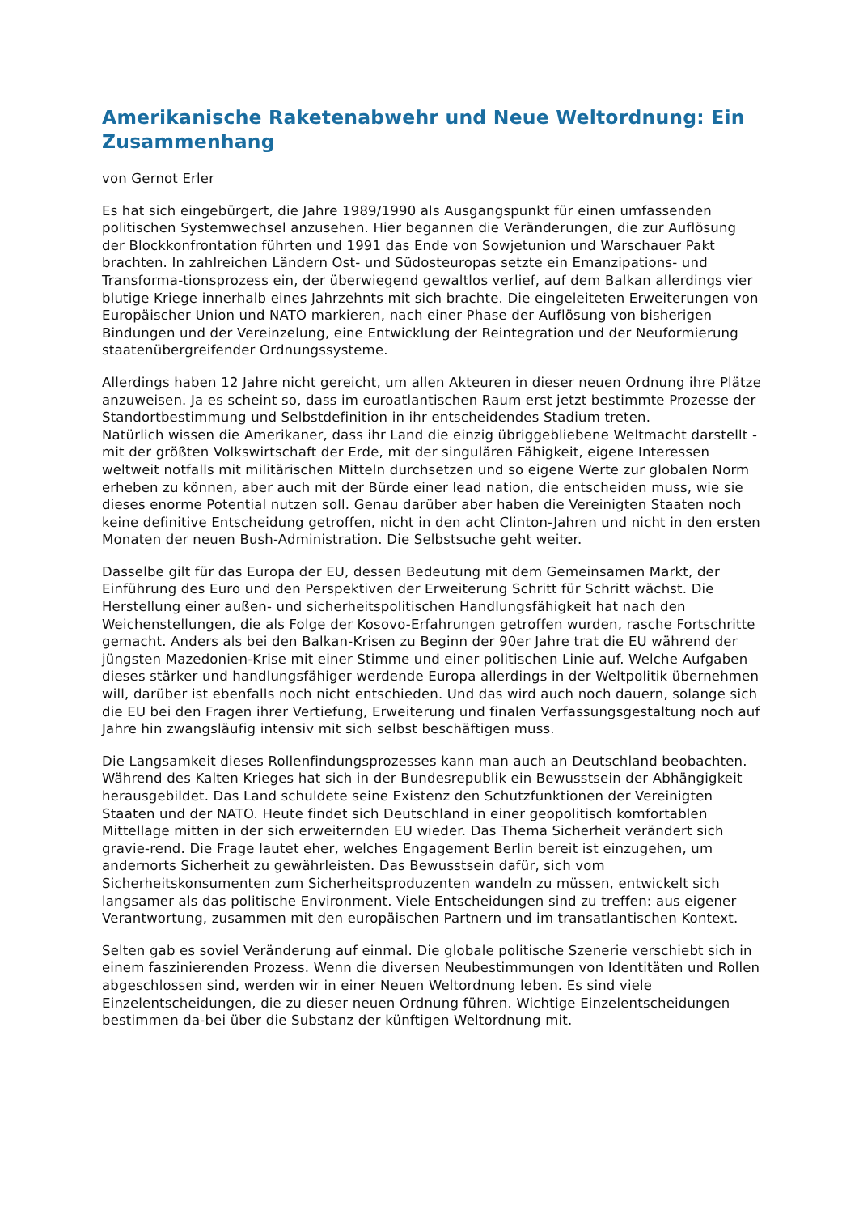Amerikanische Raketenabwehr und Neue Weltordnung: Ein Zusammenhang
von Gernot Erler
Es hat sich eingebürgert, die Jahre 1989/1990 als Ausgangspunkt für einen umfassenden politischen Systemwechsel anzusehen. Hier begannen die Veränderungen, die zur Auflösung der Blockkonfrontation führten und 1991 das Ende von Sowjetunion und Warschauer Pakt brachten. In zahlreichen Ländern Ost- und Südosteuropas setzte ein Emanzipations- und Transforma-tionsprozess ein, der überwiegend gewaltlos verlief, auf dem Balkan allerdings vier blutige Kriege innerhalb eines Jahrzehnts mit sich brachte. Die eingeleiteten Erweiterungen von Europäischer Union und NATO markieren, nach einer Phase der Auflösung von bisherigen Bindungen und der Vereinzelung, eine Entwicklung der Reintegration und der Neuformierung staatenübergreifender Ordnungssysteme.
Allerdings haben 12 Jahre nicht gereicht, um allen Akteuren in dieser neuen Ordnung ihre Plätze anzuweisen. Ja es scheint so, dass im euroatlantischen Raum erst jetzt bestimmte Prozesse der Standortbestimmung und Selbstdefinition in ihr entscheidendes Stadium treten.
Natürlich wissen die Amerikaner, dass ihr Land die einzig übriggebliebene Weltmacht darstellt - mit der größten Volkswirtschaft der Erde, mit der singulären Fähigkeit, eigene Interessen weltweit notfalls mit militärischen Mitteln durchsetzen und so eigene Werte zur globalen Norm erheben zu können, aber auch mit der Bürde einer lead nation, die entscheiden muss, wie sie dieses enorme Potential nutzen soll. Genau darüber aber haben die Vereinigten Staaten noch keine definitive Entscheidung getroffen, nicht in den acht Clinton-Jahren und nicht in den ersten Monaten der neuen Bush-Administration. Die Selbstsuche geht weiter.
Dasselbe gilt für das Europa der EU, dessen Bedeutung mit dem Gemeinsamen Markt, der Einführung des Euro und den Perspektiven der Erweiterung Schritt für Schritt wächst. Die Herstellung einer außen- und sicherheitspolitischen Handlungsfähigkeit hat nach den Weichenstellungen, die als Folge der Kosovo-Erfahrungen getroffen wurden, rasche Fortschritte gemacht. Anders als bei den Balkan-Krisen zu Beginn der 90er Jahre trat die EU während der jüngsten Mazedonien-Krise mit einer Stimme und einer politischen Linie auf. Welche Aufgaben dieses stärker und handlungsfähiger werdende Europa allerdings in der Weltpolitik übernehmen will, darüber ist ebenfalls noch nicht entschieden. Und das wird auch noch dauern, solange sich die EU bei den Fragen ihrer Vertiefung, Erweiterung und finalen Verfassungsgestaltung noch auf Jahre hin zwangsläufig intensiv mit sich selbst beschäftigen muss.
Die Langsamkeit dieses Rollenfindungsprozesses kann man auch an Deutschland beobachten. Während des Kalten Krieges hat sich in der Bundesrepublik ein Bewusstsein der Abhängigkeit herausgebildet. Das Land schuldete seine Existenz den Schutzfunktionen der Vereinigten Staaten und der NATO. Heute findet sich Deutschland in einer geopolitisch komfortablen Mittellage mitten in der sich erweiternden EU wieder. Das Thema Sicherheit verändert sich gravie-rend. Die Frage lautet eher, welches Engagement Berlin bereit ist einzugehen, um andernorts Sicherheit zu gewährleisten. Das Bewusstsein dafür, sich vom Sicherheitskonsumenten zum Sicherheitsproduzenten wandeln zu müssen, entwickelt sich langsamer als das politische Environment. Viele Entscheidungen sind zu treffen: aus eigener Verantwortung, zusammen mit den europäischen Partnern und im transatlantischen Kontext.
Selten gab es soviel Veränderung auf einmal. Die globale politische Szenerie verschiebt sich in einem faszinierenden Prozess. Wenn die diversen Neubestimmungen von Identitäten und Rollen abgeschlossen sind, werden wir in einer Neuen Weltordnung leben. Es sind viele Einzelentscheidungen, die zu dieser neuen Ordnung führen. Wichtige Einzelentscheidungen bestimmen da-bei über die Substanz der künftigen Weltordnung mit.